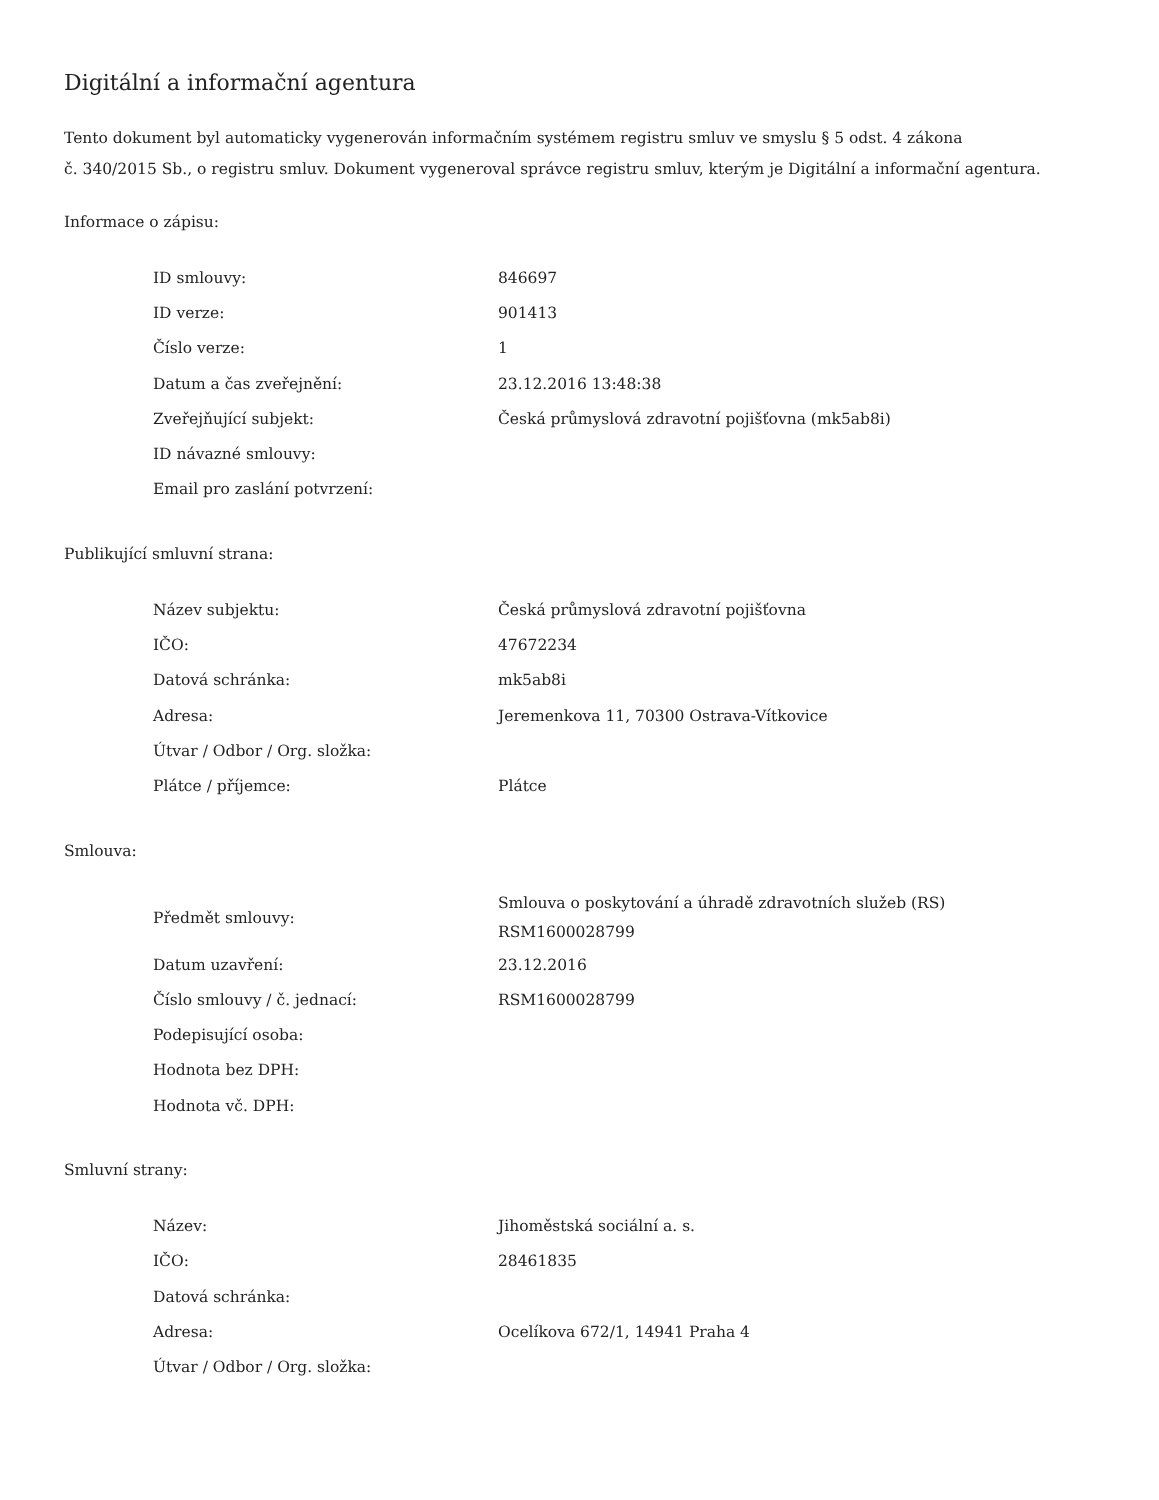Digitální a informační agentura
Tento dokument byl automaticky vygenerován informačním systémem registru smluv ve smyslu § 5 odst. 4 zákona
č. 340/2015 Sb., o registru smluv. Dokument vygeneroval správce registru smluv, kterým je Digitální a informační agentura.
Informace o zápisu:
| ID smlouvy: | 846697 |
| ID verze: | 901413 |
| Číslo verze: | 1 |
| Datum a čas zveřejnění: | 23.12.2016 13:48:38 |
| Zveřejňující subjekt: | Česká průmyslová zdravotní pojišťovna (mk5ab8i) |
| ID návazné smlouvy: | |
| Email pro zaslání potvrzení: | |
Publikující smluvní strana:
| Název subjektu: | Česká průmyslová zdravotní pojišťovna |
| IČO: | 47672234 |
| Datová schránka: | mk5ab8i |
| Adresa: | Jeremenkova 11, 70300 Ostrava-Vítkovice |
| Útvar / Odbor / Org. složka: | |
| Plátce / příjemce: | Plátce |
Smlouva:
| Předmět smlouvy: | Smlouva o poskytování a úhradě zdravotních služeb (RS) RSM1600028799 |
| Datum uzavření: | 23.12.2016 |
| Číslo smlouvy / č. jednací: | RSM1600028799 |
| Podepisující osoba: | |
| Hodnota bez DPH: | |
| Hodnota vč. DPH: | |
Smluvní strany:
| Název: | Jihoměstská sociální a. s. |
| IČO: | 28461835 |
| Datová schránka: | |
| Adresa: | Ocelíkova 672/1, 14941 Praha 4 |
| Útvar / Odbor / Org. složka: | |